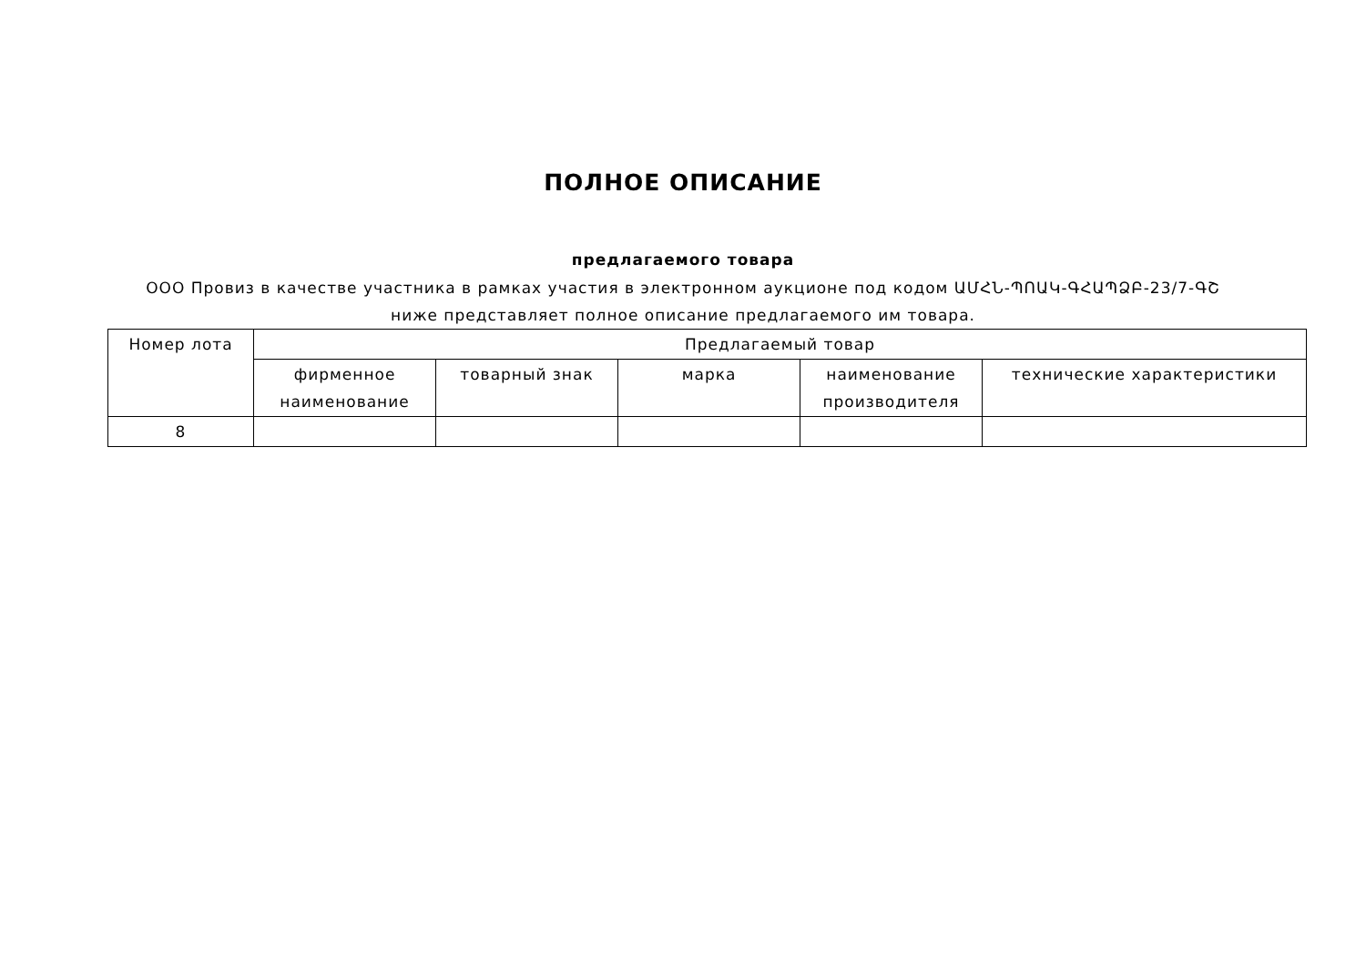ПОЛНОЕ ОПИСАНИЕ
предлагаемого товара
ООО Провиз в качестве участника в рамках участия в электронном аукционе под кодом ԱՄՀՆ-ՊՈԱԿ-ԳՀԱՊՁԲ-23/7-ԳՇ ниже представляет полное описание предлагаемого им товара.
| Номер лота | Предлагаемый товар | | | | |
| --- | --- | --- | --- | --- | --- |
| | фирменное наименование | товарный знак | марка | наименование производителя | технические характеристики |
| 8 | | | | | |